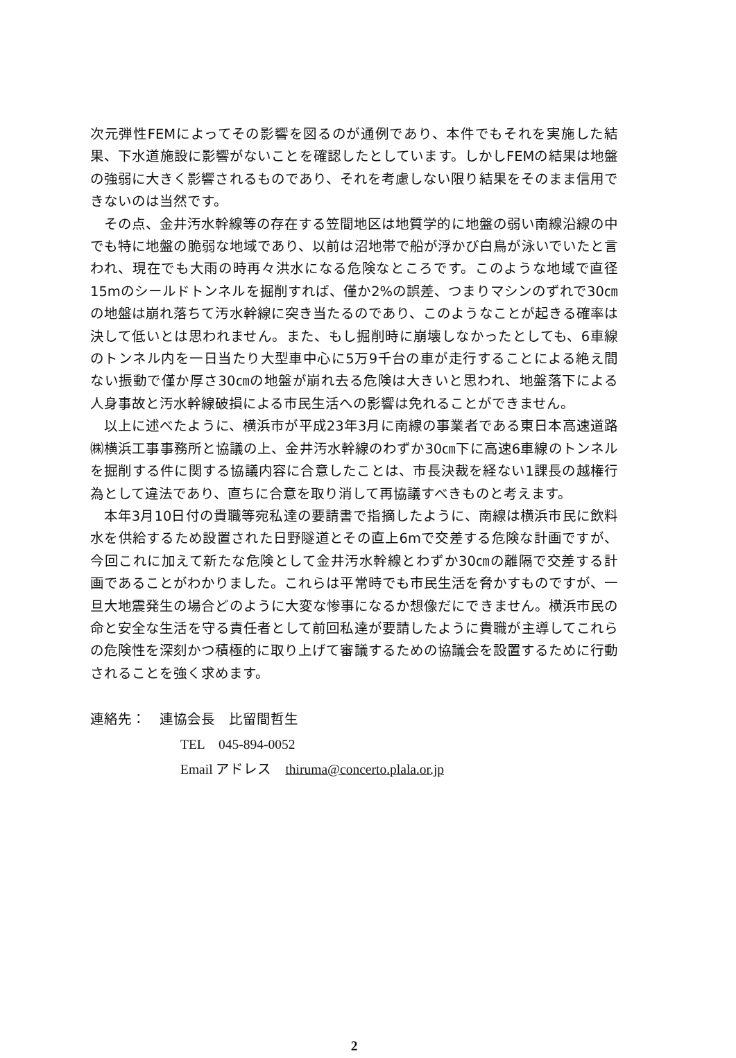次元弾性FEMによってその影響を図るのが通例であり、本件でもそれを実施した結果、下水道施設に影響がないことを確認したとしています。しかしFEMの結果は地盤の強弱に大きく影響されるものであり、それを考慮しない限り結果をそのまま信用できないのは当然です。
その点、金井汚水幹線等の存在する笠間地区は地質学的に地盤の弱い南線沿線の中でも特に地盤の脆弱な地域であり、以前は沼地帯で船が浮かび白鳥が泳いでいたと言われ、現在でも大雨の時再々洪水になる危険なところです。このような地域で直径15mのシールドトンネルを掘削すれば、僅か2%の誤差、つまりマシンのずれで30㎝の地盤は崩れ落ちて汚水幹線に突き当たるのであり、このようなことが起きる確率は決して低いとは思われません。また、もし掘削時に崩壊しなかったとしても、6車線のトンネル内を一日当たり大型車中心に5万9千台の車が走行することによる絶え間ない振動で僅か厚さ30㎝の地盤が崩れ去る危険は大きいと思われ、地盤落下による人身事故と汚水幹線破損による市民生活への影響は免れることができません。
以上に述べたように、横浜市が平成23年3月に南線の事業者である東日本高速道路㈱横浜工事事務所と協議の上、金井汚水幹線のわずか30㎝下に高速6車線のトンネルを掘削する件に関する協議内容に合意したことは、市長決裁を経ない1課長の越権行為として違法であり、直ちに合意を取り消して再協議すべきものと考えます。
本年3月10日付の貴職等宛私達の要請書で指摘したように、南線は横浜市民に飲料水を供給するため設置された日野隧道とその直上6mで交差する危険な計画ですが、今回これに加えて新たな危険として金井汚水幹線とわずか30㎝の離隔で交差する計画であることがわかりました。これらは平常時でも市民生活を脅かすものですが、一旦大地震発生の場合どのように大変な惨事になるか想像だにできません。横浜市民の命と安全な生活を守る責任者として前回私達が要請したように貴職が主導してこれらの危険性を深刻かつ積極的に取り上げて審議するための協議会を設置するために行動されることを強く求めます。
連絡先：　連協会長　比留間哲生
TEL　045-894-0052
Email アドレス　thiruma@concerto.plala.or.jp
2